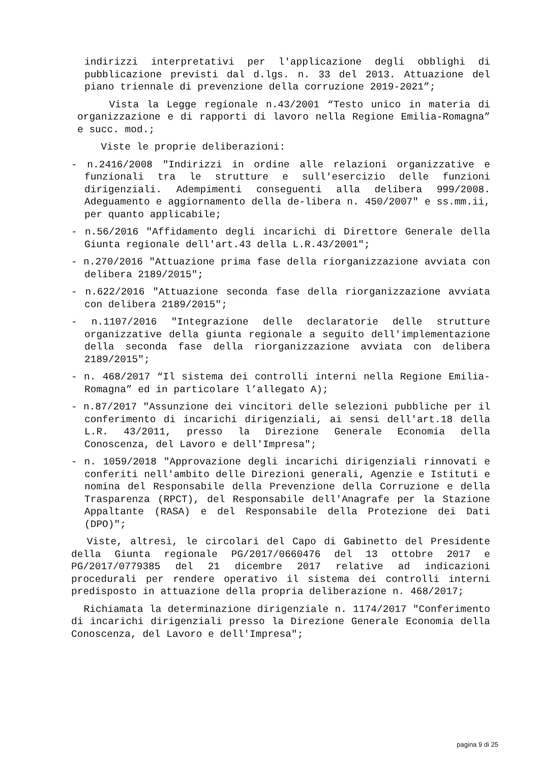indirizzi interpretativi per l'applicazione degli obblighi di pubblicazione previsti dal d.lgs. n. 33 del 2013. Attuazione del piano triennale di prevenzione della corruzione 2019-2021”;
Vista la Legge regionale n.43/2001 “Testo unico in materia di organizzazione e di rapporti di lavoro nella Regione Emilia-Romagna” e succ. mod.;
Viste le proprie deliberazioni:
- n.2416/2008 "Indirizzi in ordine alle relazioni organizzative e funzionali tra le strutture e sull'esercizio delle funzioni dirigenziali. Adempimenti conseguenti alla delibera 999/2008. Adeguamento e aggiornamento della de-libera n. 450/2007" e ss.mm.ii, per quanto applicabile;
- n.56/2016 "Affidamento degli incarichi di Direttore Generale della Giunta regionale dell'art.43 della L.R.43/2001";
- n.270/2016 "Attuazione prima fase della riorganizzazione avviata con delibera 2189/2015";
- n.622/2016 "Attuazione seconda fase della riorganizzazione avviata con delibera 2189/2015";
- n.1107/2016 "Integrazione delle declaratorie delle strutture organizzative della giunta regionale a seguito dell'implementazione della seconda fase della riorganizzazione avviata con delibera 2189/2015";
- n. 468/2017 “Il sistema dei controlli interni nella Regione Emilia-Romagna” ed in particolare l’allegato A);
- n.87/2017 "Assunzione dei vincitori delle selezioni pubbliche per il conferimento di incarichi dirigenziali, ai sensi dell'art.18 della L.R. 43/2011, presso la Direzione Generale Economia della Conoscenza, del Lavoro e dell'Impresa";
- n. 1059/2018 "Approvazione degli incarichi dirigenziali rinnovati e conferiti nell'ambito delle Direzioni generali, Agenzie e Istituti e nomina del Responsabile della Prevenzione della Corruzione e della Trasparenza (RPCT), del Responsabile dell'Anagrafe per la Stazione Appaltante (RASA) e del Responsabile della Protezione dei Dati (DPO)";
Viste, altresì, le circolari del Capo di Gabinetto del Presidente della Giunta regionale PG/2017/0660476 del 13 ottobre 2017 e PG/2017/0779385 del 21 dicembre 2017 relative ad indicazioni procedurali per rendere operativo il sistema dei controlli interni predisposto in attuazione della propria deliberazione n. 468/2017;
Richiamata la determinazione dirigenziale n. 1174/2017 "Conferimento di incarichi dirigenziali presso la Direzione Generale Economia della Conoscenza, del Lavoro e dell'Impresa";
pagina 9 di 25